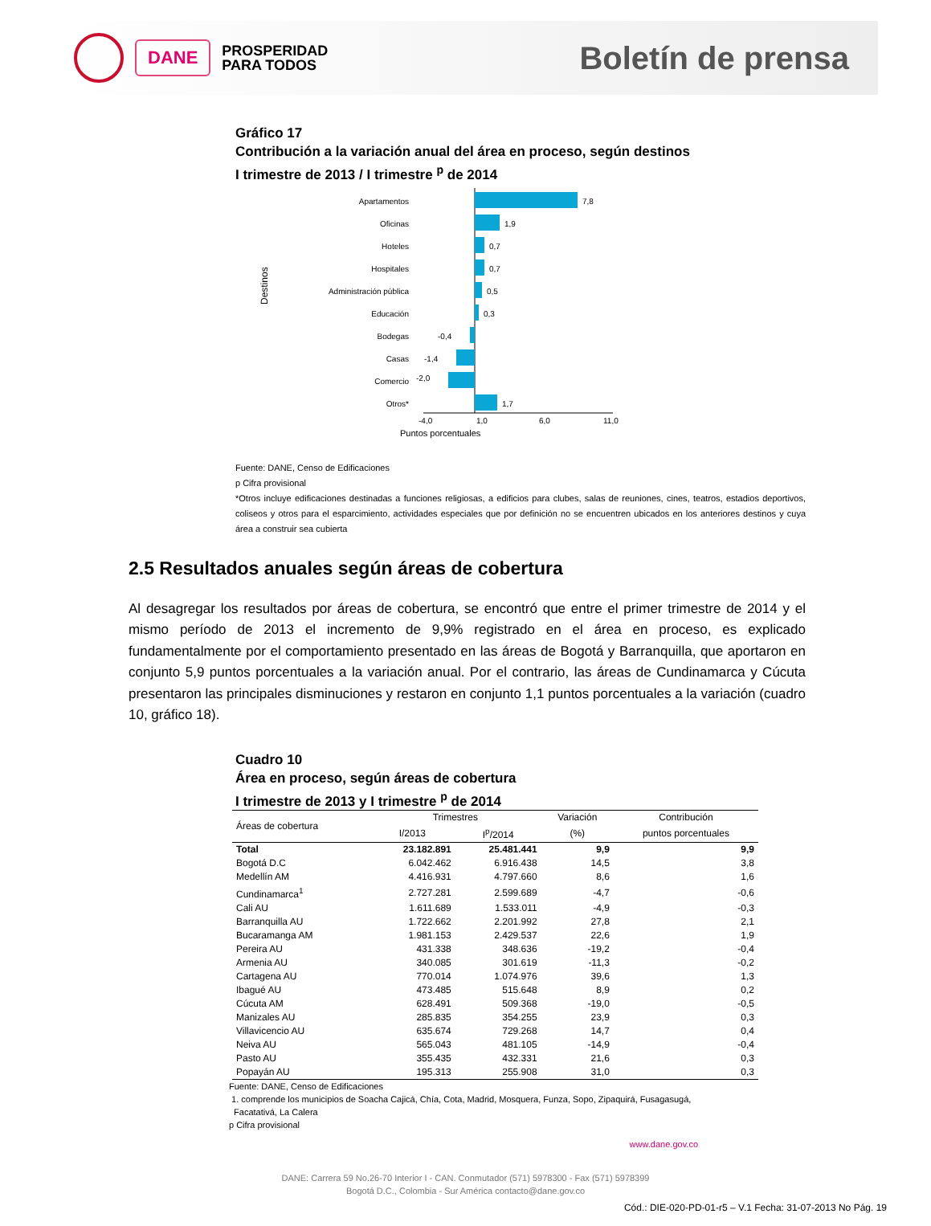DANE
PROSPERIDAD
PARA TODOS
Boletín de prensa
Gráfico 17
Contribución a la variación anual del área en proceso, según destinos
I trimestre de 2013 / I trimestre <sup>p</sup> de 2014
Destinos
Apartamentos
Oficinas
Hoteles
Hospitales
Administración pública
Educación
Bodegas
Casas
Comercio
Otros*
7,8
1,9
0,7
0,7
0,5
0,3
-0,4
-1,4
-2,0
1,7
-4,0
1,0
6,0
11,0
Puntos porcentuales
Fuente: DANE, Censo de Edificaciones
p Cifra provisional
*Otros incluye edificaciones destinadas a funciones religiosas, a edificios para clubes, salas de reuniones, cines, teatros, estadios deportivos, coliseos y otros para el esparcimiento, actividades especiales que por definición no se encuentren ubicados en los anteriores destinos y cuya área a construir sea cubierta
2.5 Resultados anuales según áreas de cobertura
Al desagregar los resultados por áreas de cobertura, se encontró que entre el primer trimestre de 2014 y el mismo período de 2013 el incremento de 9,9% registrado en el área en proceso, es explicado fundamentalmente por el comportamiento presentado en las áreas de Bogotá y Barranquilla, que aportaron en conjunto 5,9 puntos porcentuales a la variación anual. Por el contrario, las áreas de Cundinamarca y Cúcuta presentaron las principales disminuciones y restaron en conjunto 1,1 puntos porcentuales a la variación (cuadro 10, gráfico 18).
Cuadro 10
Área en proceso, según áreas de cobertura
I trimestre de 2013 y I trimestre <sup>p</sup> de 2014
| Áreas de cobertura | Trimestres | | Variación | Contribución |
| --- | --- | --- | --- | --- |
| | I/2013 | I<sup>p</sup>/2014 | (%) | puntos porcentuales |
| Total | 23.182.891 | 25.481.441 | 9,9 | 9,9 |
| Bogotá D.C | 6.042.462 | 6.916.438 | 14,5 | 3,8 |
| Medellín AM | 4.416.931 | 4.797.660 | 8,6 | 1,6 |
| Cundinamarca<sup>1</sup> | 2.727.281 | 2.599.689 | -4,7 | -0,6 |
| Cali AU | 1.611.689 | 1.533.011 | -4,9 | -0,3 |
| Barranquilla AU | 1.722.662 | 2.201.992 | 27,8 | 2,1 |
| Bucaramanga AM | 1.981.153 | 2.429.537 | 22,6 | 1,9 |
| Pereira AU | 431.338 | 348.636 | -19,2 | -0,4 |
| Armenia AU | 340.085 | 301.619 | -11,3 | -0,2 |
| Cartagena AU | 770.014 | 1.074.976 | 39,6 | 1,3 |
| Ibagué AU | 473.485 | 515.648 | 8,9 | 0,2 |
| Cúcuta AM | 628.491 | 509.368 | -19,0 | -0,5 |
| Manizales AU | 285.835 | 354.255 | 23,9 | 0,3 |
| Villavicencio AU | 635.674 | 729.268 | 14,7 | 0,4 |
| Neiva AU | 565.043 | 481.105 | -14,9 | -0,4 |
| Pasto AU | 355.435 | 432.331 | 21,6 | 0,3 |
| Popayán AU | 195.313 | 255.908 | 31,0 | 0,3 |
Fuente: DANE, Censo de Edificaciones
1. comprende los municipios de Soacha Cajicá, Chía, Cota, Madrid, Mosquera, Funza, Sopo, Zipaquirá, Fusagasugá,
Facatativá, La Calera
p Cifra provisional
www.dane.gov.co
DANE: Carrera 59 No.26-70 Interior I - CAN. Conmutador (571) 5978300 - Fax (571) 5978399
Bogotá D.C., Colombia - Sur América contacto@dane.gov.co
Cód.: DIE-020-PD-01-r5 – V.1 Fecha: 31-07-2013 No Pág. 19